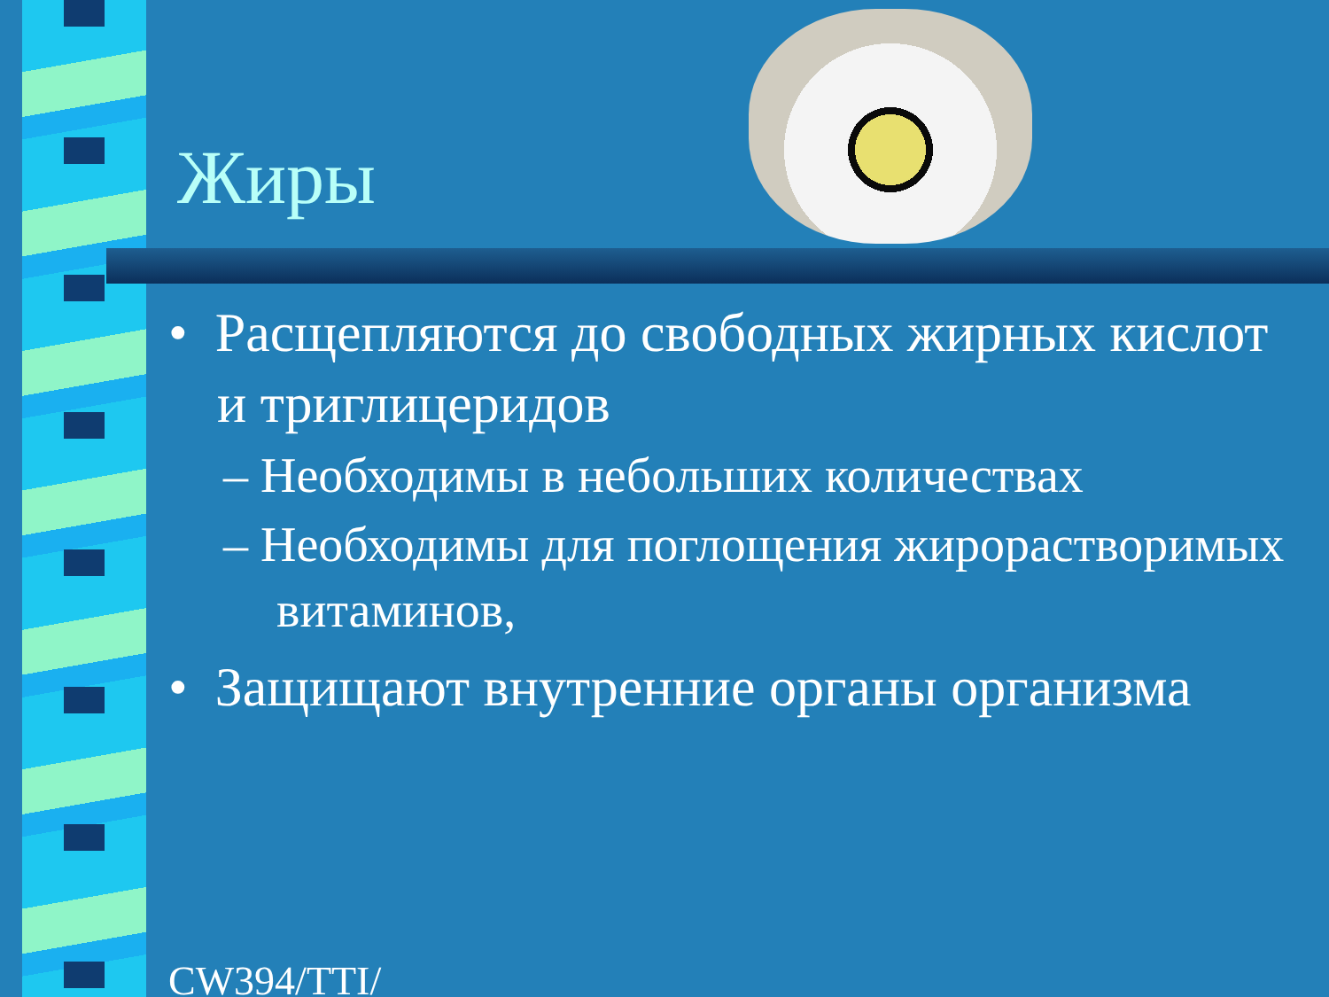Жиры
• Расщепляются до свободных жирных кислот и триглицеридов
– Необходимы в небольших количествах
– Необходимы для поглощения жирорастворимых витаминов,
• Защищают внутренние органы организма
CW394/TTI/